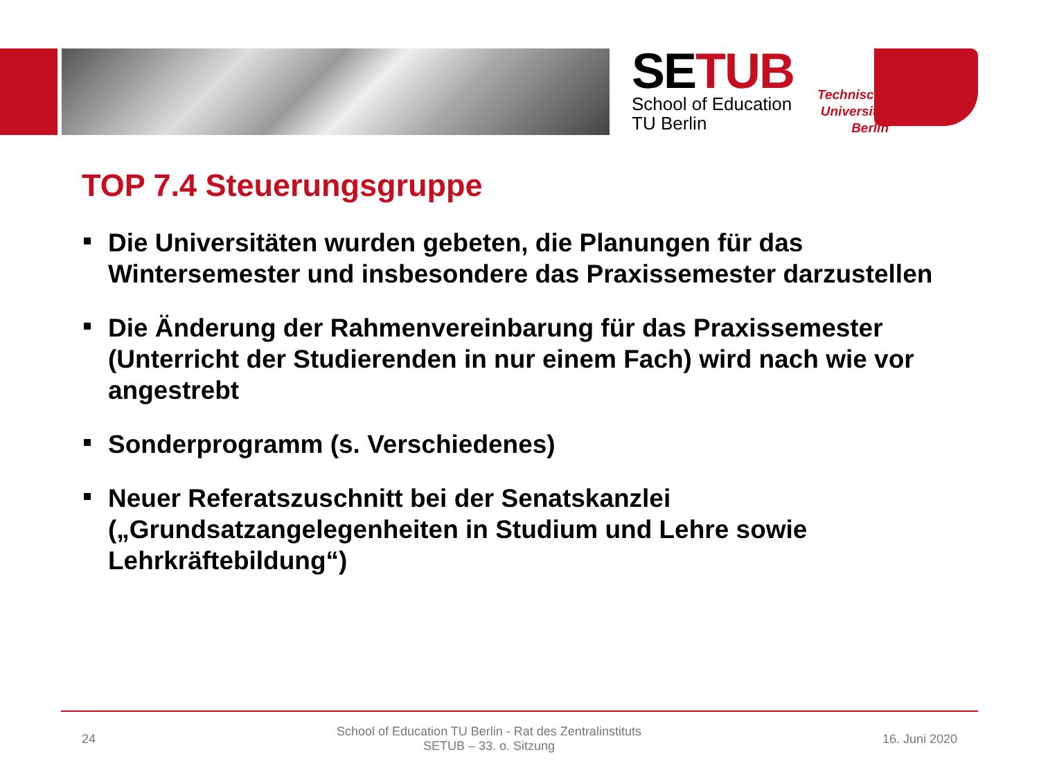SETUB
School of Education
TU Berlin
Technische Universität Berlin
TOP 7.4 Steuerungsgruppe
Die Universitäten wurden gebeten, die Planungen für das Wintersemester und insbesondere das Praxissemester darzustellen
Die Änderung der Rahmenvereinbarung für das Praxissemester (Unterricht der Studierenden in nur einem Fach) wird nach wie vor angestrebt
Sonderprogramm (s. Verschiedenes)
Neuer Referatszuschnitt bei der Senatskanzlei („Grundsatzangelegenheiten in Studium und Lehre sowie Lehrkräftebildung“)
24 School of Education TU Berlin - Rat des Zentralinstituts
SETUB – 33. o. Sitzung 16. Juni 2020